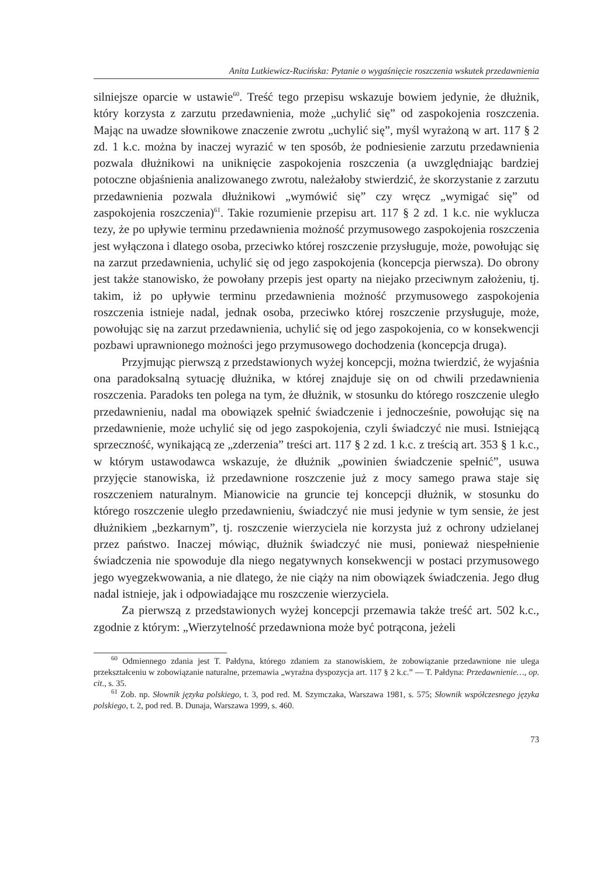Anita Lutkiewicz-Rucińska: Pytanie o wygaśnięcie roszczenia wskutek przedawnienia
silniejsze oparcie w ustawie<sup>60</sup>. Treść tego przepisu wskazuje bowiem jedynie, że dłużnik, który korzysta z zarzutu przedawnienia, może „uchylić się” od zaspokojenia roszczenia. Mając na uwadze słownikowe znaczenie zwrotu „uchylić się”, myśl wyrażoną w art. 117 § 2 zd. 1 k.c. można by inaczej wyrazić w ten sposób, że podniesienie zarzutu przedawnienia pozwala dłużnikowi na uniknięcie zaspokojenia roszczenia (a uwzględniając bardziej potoczne objaśnienia analizowanego zwrotu, należałoby stwierdzić, że skorzystanie z zarzutu przedawnienia pozwala dłużnikowi „wymówić się” czy wręcz „wymigać się” od zaspokojenia roszczenia)<sup>61</sup>. Takie rozumienie przepisu art. 117 § 2 zd. 1 k.c. nie wyklucza tezy, że po upływie terminu przedawnienia możność przymusowego zaspokojenia roszczenia jest wyłączona i dlatego osoba, przeciwko której roszczenie przysługuje, może, powołując się na zarzut przedawnienia, uchylić się od jego zaspokojenia (koncepcja pierwsza). Do obrony jest także stanowisko, że powołany przepis jest oparty na niejako przeciwnym założeniu, tj. takim, iż po upływie terminu przedawnienia możność przymusowego zaspokojenia roszczenia istnieje nadal, jednak osoba, przeciwko której roszczenie przysługuje, może, powołując się na zarzut przedawnienia, uchylić się od jego zaspokojenia, co w konsekwencji pozbawi uprawnionego możności jego przymusowego dochodzenia (koncepcja druga).
Przyjmując pierwszą z przedstawionych wyżej koncepcji, można twierdzić, że wyjaśnia ona paradoksalną sytuację dłużnika, w której znajduje się on od chwili przedawnienia roszczenia. Paradoks ten polega na tym, że dłużnik, w stosunku do którego roszczenie uległo przedawnieniu, nadal ma obowiązek spełnić świadczenie i jednocześnie, powołując się na przedawnienie, może uchylić się od jego zaspokojenia, czyli świadczyć nie musi. Istniejącą sprzeczność, wynikającą ze „zderzenia” treści art. 117 § 2 zd. 1 k.c. z treścią art. 353 § 1 k.c., w którym ustawodawca wskazuje, że dłużnik „powinien świadczenie spełnić”, usuwa przyjęcie stanowiska, iż przedawnione roszczenie już z mocy samego prawa staje się roszczeniem naturalnym. Mianowicie na gruncie tej koncepcji dłużnik, w stosunku do którego roszczenie uległo przedawnieniu, świadczyć nie musi jedynie w tym sensie, że jest dłużnikiem „bezkarnym”, tj. roszczenie wierzyciela nie korzysta już z ochrony udzielanej przez państwo. Inaczej mówiąc, dłużnik świadczyć nie musi, ponieważ niespełnienie świadczenia nie spowoduje dla niego negatywnych konsekwencji w postaci przymusowego jego wyegzekwowania, a nie dlatego, że nie ciąży na nim obowiązek świadczenia. Jego dług nadal istnieje, jak i odpowiadające mu roszczenie wierzyciela.
Za pierwszą z przedstawionych wyżej koncepcji przemawia także treść art. 502 k.c., zgodnie z którym: „Wierzytelność przedawniona może być potrącona, jeżeli
<sup>60</sup> Odmiennego zdania jest T. Pałdyna, którego zdaniem za stanowiskiem, że zobowiązanie przedawnione nie ulega przekształceniu w zobowiązanie naturalne, przemawia „wyraźna dyspozycja art. 117 § 2 k.c.” — T. Pałdyna: Przedawnienie…, op. cit., s. 35.
<sup>61</sup> Zob. np. Słownik języka polskiego, t. 3, pod red. M. Szymczaka, Warszawa 1981, s. 575; Słownik współczesnego języka polskiego, t. 2, pod red. B. Dunaja, Warszawa 1999, s. 460.
73